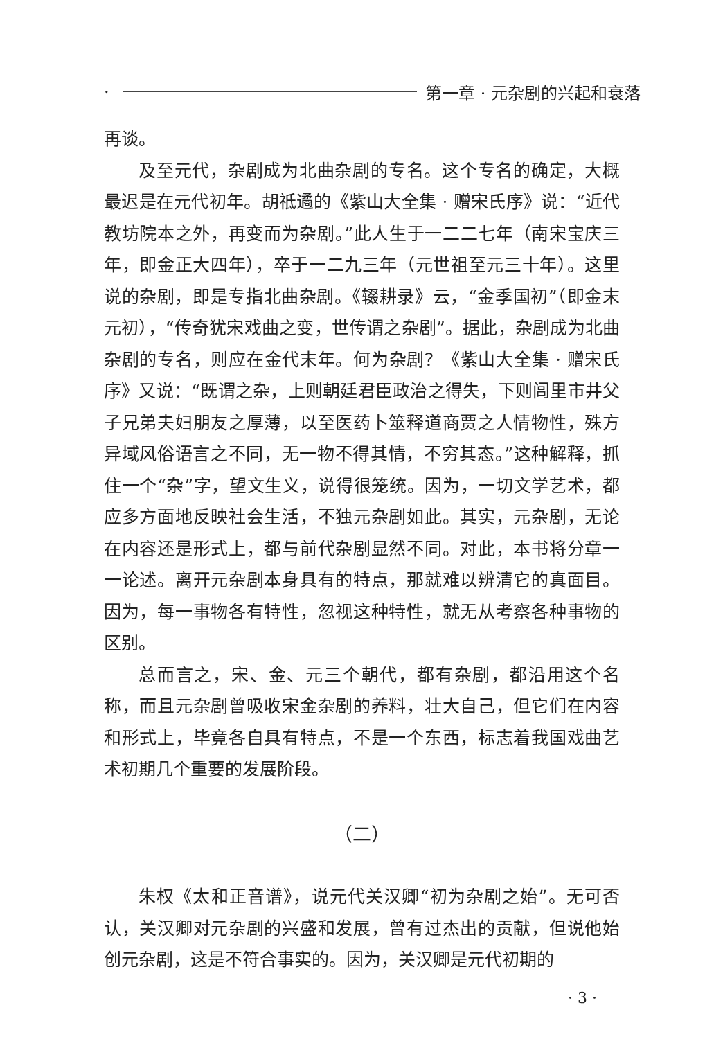· 第一章 · 元杂剧的兴起和衰落
再谈。
及至元代，杂剧成为北曲杂剧的专名。这个专名的确定，大概最迟是在元代初年。胡祗遹的《紫山大全集 · 赠宋氏序》说：“近代教坊院本之外，再变而为杂剧。”此人生于一二二七年（南宋宝庆三年，即金正大四年），卒于一二九三年（元世祖至元三十年）。这里说的杂剧，即是专指北曲杂剧。《辍耕录》云，“金季国初”（即金末元初），“传奇犹宋戏曲之变，世传谓之杂剧”。据此，杂剧成为北曲杂剧的专名，则应在金代末年。何为杂剧？《紫山大全集 · 赠宋氏序》又说：“既谓之杂，上则朝廷君臣政治之得失，下则闾里市井父子兄弟夫妇朋友之厚薄，以至医药卜筮释道商贾之人情物性，殊方异域风俗语言之不同，无一物不得其情，不穷其态。”这种解释，抓住一个“杂”字，望文生义，说得很笼统。因为，一切文学艺术，都应多方面地反映社会生活，不独元杂剧如此。其实，元杂剧，无论在内容还是形式上，都与前代杂剧显然不同。对此，本书将分章一一论述。离开元杂剧本身具有的特点，那就难以辨清它的真面目。因为，每一事物各有特性，忽视这种特性，就无从考察各种事物的区别。
总而言之，宋、金、元三个朝代，都有杂剧，都沿用这个名称，而且元杂剧曾吸收宋金杂剧的养料，壮大自己，但它们在内容和形式上，毕竟各自具有特点，不是一个东西，标志着我国戏曲艺术初期几个重要的发展阶段。
（二）
朱权《太和正音谱》，说元代关汉卿“初为杂剧之始”。无可否认，关汉卿对元杂剧的兴盛和发展，曾有过杰出的贡献，但说他始创元杂剧，这是不符合事实的。因为，关汉卿是元代初期的
· 3 ·